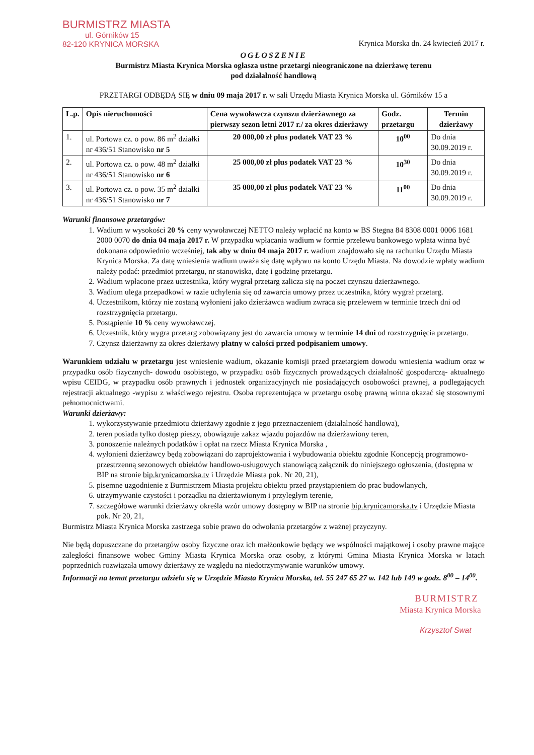BURMISTRZ MIASTA
ul. Górników 15
82-120 KRYNICA MORSKA
Krynica Morska dn. 24 kwiecień 2017 r.
OGŁOSZENIE
Burmistrz Miasta Krynica Morska ogłasza ustne przetargi nieograniczone na dzierżawę terenu
pod działalność handlową
PRZETARGI ODBĘDĄ SIĘ w dniu 09 maja 2017 r. w sali Urzędu Miasta Krynica Morska ul. Górników 15 a
| L.p. | Opis nieruchomości | Cena wywoławcza czynszu dzierżawnego za pierwszy sezon letni 2017 r./ za okres dzierżawy | Godz. przetargu | Termin dzierżawy |
| --- | --- | --- | --- | --- |
| 1. | ul. Portowa cz. o pow. 86 m<sup>2</sup> działki nr 436/51 Stanowisko nr 5 | 20 000,00 zł plus podatek VAT 23 % | 10<sup>00</sup> | Do dnia 30.09.2019 r. |
| 2. | ul. Portowa cz. o pow. 48 m<sup>2</sup> działki nr 436/51 Stanowisko nr 6 | 25 000,00 zł plus podatek VAT 23 % | 10<sup>30</sup> | Do dnia 30.09.2019 r. |
| 3. | ul. Portowa cz. o pow. 35 m<sup>2</sup> działki nr 436/51 Stanowisko nr 7 | 35 000,00 zł plus podatek VAT 23 % | 11<sup>00</sup> | Do dnia 30.09.2019 r. |
Warunki finansowe przetargów:
1. Wadium w wysokości 20 % ceny wywoławczej NETTO należy wpłacić na konto w BS Stegna 84 8308 0001 0006 1681 2000 0070 do dnia 04 maja 2017 r. W przypadku wpłacania wadium w formie przelewu bankowego wpłata winna być dokonana odpowiednio wcześniej, tak aby w dniu 04 maja 2017 r. wadium znajdowało się na rachunku Urzędu Miasta Krynica Morska. Za datę wniesienia wadium uważa się datę wpływu na konto Urzędu Miasta. Na dowodzie wpłaty wadium należy podać: przedmiot przetargu, nr stanowiska, datę i godzinę przetargu.
2. Wadium wpłacone przez uczestnika, który wygrał przetarg zalicza się na poczet czynszu dzierżawnego.
3. Wadium ulega przepadkowi w razie uchylenia się od zawarcia umowy przez uczestnika, który wygrał przetarg.
4. Uczestnikom, którzy nie zostaną wyłonieni jako dzierżawca wadium zwraca się przelewem w terminie trzech dni od rozstrzygnięcia przetargu.
5. Postąpienie 10 % ceny wywoławczej.
6. Uczestnik, który wygra przetarg zobowiązany jest do zawarcia umowy w terminie 14 dni od rozstrzygnięcia przetargu.
7. Czynsz dzierżawny za okres dzierżawy płatny w całości przed podpisaniem umowy.
Warunkiem udziału w przetargu jest wniesienie wadium, okazanie komisji przed przetargiem dowodu wniesienia wadium oraz w przypadku osób fizycznych- dowodu osobistego, w przypadku osób fizycznych prowadzących działalność gospodarczą- aktualnego wpisu CEIDG, w przypadku osób prawnych i jednostek organizacyjnych nie posiadających osobowości prawnej, a podlegających rejestracji aktualnego -wypisu z właściwego rejestru. Osoba reprezentująca w przetargu osobę prawną winna okazać się stosownymi pełnomocnictwami.
Warunki dzierżawy:
1. wykorzystywanie przedmiotu dzierżawy zgodnie z jego przeznaczeniem (działalność handlowa),
2. teren posiada tylko dostęp pieszy, obowiązuje zakaz wjazdu pojazdów na dzierżawiony teren,
3. ponoszenie należnych podatków i opłat na rzecz Miasta Krynica Morska ,
4. wyłonieni dzierżawcy będą zobowiązani do zaprojektowania i wybudowania obiektu zgodnie Koncepcją programowo-przestrzenną sezonowych obiektów handlowo-usługowych stanowiącą załącznik do niniejszego ogłoszenia, (dostępna w BIP na stronie bip.krynicamorska.tv i Urzędzie Miasta pok. Nr 20, 21),
5. pisemne uzgodnienie z Burmistrzem Miasta projektu obiektu przed przystąpieniem do prac budowlanych,
6. utrzymywanie czystości i porządku na dzierżawionym i przyległym terenie,
7. szczegółowe warunki dzierżawy określa wzór umowy dostępny w BIP na stronie bip.krynicamorska.tv i Urzędzie Miasta pok. Nr 20, 21,
Burmistrz Miasta Krynica Morska zastrzega sobie prawo do odwołania przetargów z ważnej przyczyny.
Nie będą dopuszczane do przetargów osoby fizyczne oraz ich małżonkowie będący we wspólności majątkowej i osoby prawne mające zaległości finansowe wobec Gminy Miasta Krynica Morska oraz osoby, z którymi Gmina Miasta Krynica Morska w latach poprzednich rozwiązała umowy dzierżawy ze względu na niedotrzymywanie warunków umowy.
Informacji na temat przetargu udziela się w Urzędzie Miasta Krynica Morska, tel. 55 247 65 27 w. 142 lub 149 w godz. 8<sup>00</sup> – 14<sup>00</sup>.
BURMISTRZ
Miasta Krynica Morska
Krzysztof Swat